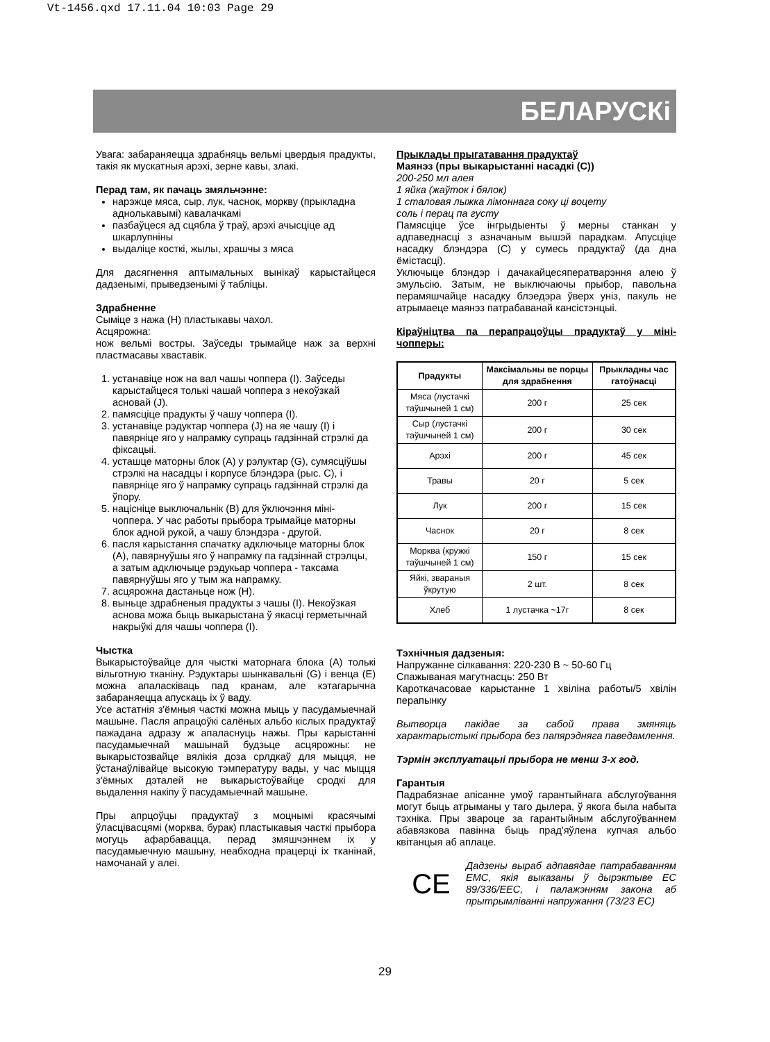Vt-1456.qxd 17.11.04 10:03 Page 29
БЕЛАРУСКі
Увага: забараняецца здрабняць вельмі цвердыя прадукты, такія як мускатныя арэхі, зерне кавы, злакі.
Перад там, як пачаць змяльчэнне:
нарэжце мяса, сыр, лук, часнок, моркву (прыкладна аднолькавымі) кавалачкамі
пазбаўцеся ад сцябла ў траў, арэхі ачысціце ад шкарлупніны
выдаліце косткі, жылы, храшчы з мяса
Для дасягнення аптымальных вынікаў карыстайцеся дадзенымі, прыведзенымі ў табліцы.
Здрабненне
Сыміце з нажа (H) пластыкавы чахол.
Асцярожна:
нож вельмі востры. Заўседы трымайце наж за верхні пластмасавы хваставік.
1. устанавіце нож на вал чашы чоппера (I). Заўседы карыстайцеся толькі чашай чоппера з некоўзкай асновай (J).
2. памясціце прадукты ў чашу чоппера (I).
3. устанавіце рэдуктар чоппера (J) на яе чашу (I) і павярніце яго у напрамку супраць гадзіннай стрэлкі да фіксацыі.
4. усташце маторны блок (A) у рэлуктар (G), сумясціўшы стрэлкі на насадцы і корпусе блэндэра (рыс. C), і павярніце яго ў напрамку супраць гадзіннай стрэлкі да ўпору.
5. націсніце выключальнік (B) для ўключэння міні-чоппера. У час работы прыбора трымайце маторны блок адной рукой, а чашу блэндэра - другой.
6. пасля карыстання спачатку адключыце маторны блок (A), павярнуўшы яго ў напрамку па гадзіннай стрэлцы, а затым адключыце рэдукьар чоппера - таксама павярнуўшы яго у тым жа напрамку.
7. асцярожна дастаньце нож (H).
8. выньце здрабненыя прадукты з чашы (I). Некоўзкая аснова можа быць выкарыстана ў якасці герметычнай накрыўкі для чашы чоппера (I).
Чыстка
Выкарыстоўвайце для чысткі маторнага блока (A) толькі вільготную тканіну. Рэдуктары шынкавальні (G) і венца (E) можна апаласківаць пад кранам, але кэтагарычна забараняецца апускаць іх ў ваду.
Усе астатнія з'ёмныя часткі можна мыць у пасудамыечнай машыне. Пасля апрацоўкі салёных альбо кіслых прадуктаў пажадана адразу ж апаласнуць нажы. Пры карыстанні пасудамыечнай машынай будзьце асцярожны: не выкарыстозвайце вялікія доза срлдкаў для мыцця, не ўстанаўлівайце высокую тэмпературу вады, у час мыцця з'ёмных дэталей не выкарыстоўвайце сродкі для выдалення накіпу ў пасудамыечнай машыне.
Пры апрцоўцы прадуктаў з моцнымі красячымі ўласцівасцямі (морква, бурак) пластыкавыя часткі прыбора могуць афарбавацца, перад змяшчэннем іх у пасудамыечную машыну, неабходна працерці іх тканінай, намочанай у алеі.
Прыклады прыгатавання прадуктаў
Маянэз (пры выкарыстанні насадкі (C))
200-250 мл алея
1 яйка (жаўток і бялок)
1 сталовая лыжка лімоннага соку ці воцету
соль і перац па густу
Памясціце ўсе інгрыдыенты ў мерны станкан у адпаведнасці з азначаным вышэй парадкам. Апусціце насадку блэндэра (C) у сумесь прадуктаў (да дна ёмістасці).
Уключыце блэндэр і дачакайцесяператварэння алею ў эмульсію. Затым, не выключаючы прыбор, павольна перамяшчайце насадку блэедэра ўверх уніз, пакуль не атрымаеце маянэз патрабаванай кансістэнцыі.
Кіраўніцтва па перапрацоўцы прадуктаў у міні-чопперы:
| Прадукты | Максімальны ве порцы для здрабнення | Прыкладны час гатоўнасці |
| --- | --- | --- |
| Мяса (лустачкі таўшчыней 1 см) | 200 г | 25 сек |
| Сыр (лустачкі таўшчыней 1 см) | 200 г | 30 сек |
| Арэхі | 200 г | 45 сек |
| Травы | 20 г | 5 сек |
| Лук | 200 г | 15 сек |
| Часнок | 20 г | 8 сек |
| Морква (кружкі таўшчыней 1 см) | 150 г | 15 сек |
| Яйкі, звараныя ўкрутую | 2 шт. | 8 сек |
| Хлеб | 1 лустачка ~17г | 8 сек |
Тэхнічныя дадзеныя:
Напружанне сілкавання: 220-230 В ~ 50-60 Гц
Спажываная магутнасць: 250 Вт
Кароткачасовае карыстанне 1 хвіліна работы/5 хвілін перапынку
Вытворца пакідае за сабой права змяняць характарыстыкі прыбора без папярэдняга паведамлення.
Тэрмін эксплуатацыі прыбора не менш 3-х год.
Гарантыя
Падрабязнае апісанне умоў гарантыйнага абслугоўвання могут быць атрыманы у таго дылера, ў якога была набыта тэхніка. Пры звароце за гарантыйным абслугоўваннем абавязкова павінна быць прад'яўлена купчая альбо квітанцыя аб аплаце.
CE
Дадзены выраб адпавядае патрабаванням ЕМС, якія выказаны ў дырэктыве ЕС 89/336/ЕЕС, і палажэнням закона аб прытрымліванні напружання (73/23 ЕС)
29